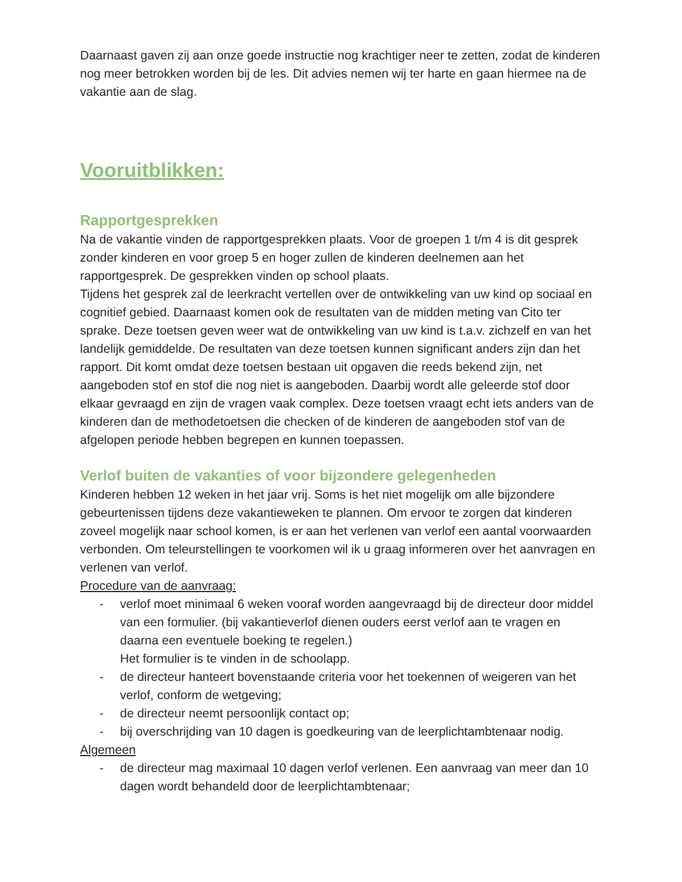Daarnaast gaven zij aan onze goede instructie nog krachtiger neer te zetten, zodat de kinderen nog meer betrokken worden bij de les. Dit advies nemen wij ter harte en gaan hiermee na de vakantie aan de slag.
Vooruitblikken:
Rapportgesprekken
Na de vakantie vinden de rapportgesprekken plaats. Voor de groepen 1 t/m 4 is dit gesprek zonder kinderen en voor groep 5 en hoger zullen de kinderen deelnemen aan het rapportgesprek. De gesprekken vinden op school plaats.
Tijdens het gesprek zal de leerkracht vertellen over de ontwikkeling van uw kind op sociaal en cognitief gebied. Daarnaast komen ook de resultaten van de midden meting van Cito ter sprake. Deze toetsen geven weer wat de ontwikkeling van uw kind is t.a.v. zichzelf en van het landelijk gemiddelde. De resultaten van deze toetsen kunnen significant anders zijn dan het rapport. Dit komt omdat deze toetsen bestaan uit opgaven die reeds bekend zijn, net aangeboden stof en stof die nog niet is aangeboden. Daarbij wordt alle geleerde stof door elkaar gevraagd en zijn de vragen vaak complex. Deze toetsen vraagt echt iets anders van de kinderen dan de methodetoetsen die checken of de kinderen de aangeboden stof van de afgelopen periode hebben begrepen en kunnen toepassen.
Verlof buiten de vakanties of voor bijzondere gelegenheden
Kinderen hebben 12 weken in het jaar vrij. Soms is het niet mogelijk om alle bijzondere gebeurtenissen tijdens deze vakantieweken te plannen. Om ervoor te zorgen dat kinderen zoveel mogelijk naar school komen, is er aan het verlenen van verlof een aantal voorwaarden verbonden. Om teleurstellingen te voorkomen wil ik u graag informeren over het aanvragen en verlenen van verlof.
Procedure van de aanvraag:
- verlof moet minimaal 6 weken vooraf worden aangevraagd bij de directeur door middel van een formulier. (bij vakantieverlof dienen ouders eerst verlof aan te vragen en daarna een eventuele boeking te regelen.)
Het formulier is te vinden in de schoolapp.
- de directeur hanteert bovenstaande criteria voor het toekennen of weigeren van het verlof, conform de wetgeving;
- de directeur neemt persoonlijk contact op;
- bij overschrijding van 10 dagen is goedkeuring van de leerplichtambtenaar nodig.
Algemeen
- de directeur mag maximaal 10 dagen verlof verlenen. Een aanvraag van meer dan 10 dagen wordt behandeld door de leerplichtambtenaar;